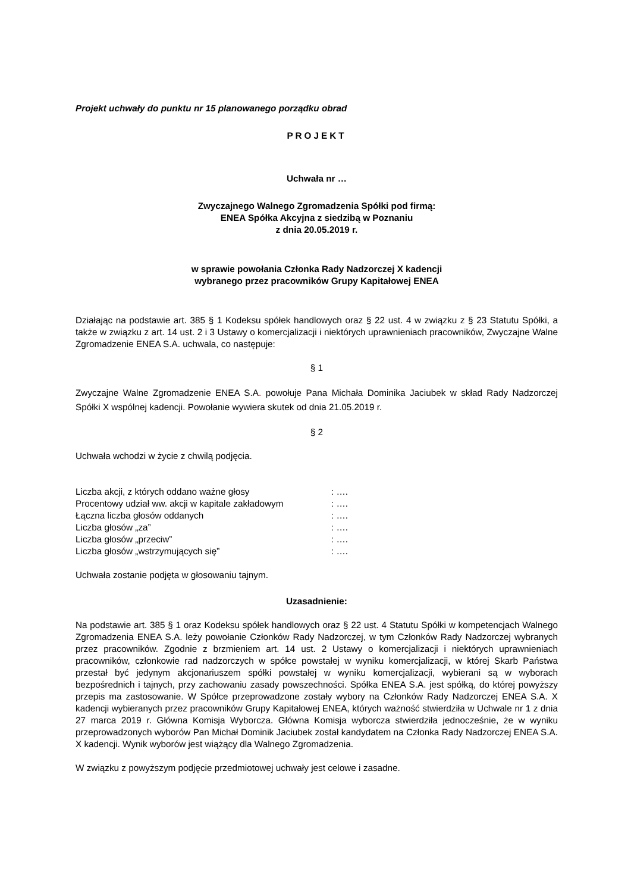Projekt uchwały do punktu nr 15 planowanego porządku obrad
PROJEKT
Uchwała nr …
Zwyczajnego Walnego Zgromadzenia Spółki pod firmą:
ENEA Spółka Akcyjna z siedzibą w Poznaniu
z dnia 20.05.2019 r.
w sprawie powołania Członka Rady Nadzorczej X kadencji
wybranego przez pracowników Grupy Kapitałowej ENEA
Działając na podstawie art. 385 § 1 Kodeksu spółek handlowych oraz § 22 ust. 4 w związku z § 23 Statutu Spółki, a także w związku z art. 14 ust. 2 i 3 Ustawy o komercjalizacji i niektórych uprawnieniach pracowników, Zwyczajne Walne Zgromadzenie ENEA S.A. uchwala, co następuje:
§ 1
Zwyczajne Walne Zgromadzenie ENEA S.A. powołuje Pana Michała Dominika Jaciubek w skład Rady Nadzorczej Spółki X wspólnej kadencji. Powołanie wywiera skutek od dnia 21.05.2019 r.
§ 2
Uchwała wchodzi w życie z chwilą podjęcia.
| Liczba akcji, z których oddano ważne głosy | : …. |
| Procentowy udział ww. akcji w kapitale zakładowym | : …. |
| Łączna liczba głosów oddanych | : …. |
| Liczba głosów „za” | : …. |
| Liczba głosów „przeciw” | : …. |
| Liczba głosów „wstrzymujących się” | : …. |
Uchwała zostanie podjęta w głosowaniu tajnym.
Uzasadnienie:
Na podstawie art. 385 § 1 oraz Kodeksu spółek handlowych oraz § 22 ust. 4 Statutu Spółki w kompetencjach Walnego Zgromadzenia ENEA S.A. leży powołanie Członków Rady Nadzorczej, w tym Członków Rady Nadzorczej wybranych przez pracowników. Zgodnie z brzmieniem art. 14 ust. 2 Ustawy o komercjalizacji i niektórych uprawnieniach pracowników, członkowie rad nadzorczych w spółce powstałej w wyniku komercjalizacji, w której Skarb Państwa przestał być jedynym akcjonariuszem spółki powstałej w wyniku komercjalizacji, wybierani są w wyborach bezpośrednich i tajnych, przy zachowaniu zasady powszechności. Spółka ENEA S.A. jest spółką, do której powyższy przepis ma zastosowanie. W Spółce przeprowadzone zostały wybory na Członków Rady Nadzorczej ENEA S.A. X kadencji wybieranych przez pracowników Grupy Kapitałowej ENEA, których ważność stwierdziła w Uchwale nr 1 z dnia 27 marca 2019 r. Główna Komisja Wyborcza. Główna Komisja wyborcza stwierdziła jednocześnie, że w wyniku przeprowadzonych wyborów Pan Michał Dominik Jaciubek został kandydatem na Członka Rady Nadzorczej ENEA S.A. X kadencji. Wynik wyborów jest wiążący dla Walnego Zgromadzenia.
W związku z powyższym podjęcie przedmiotowej uchwały jest celowe i zasadne.